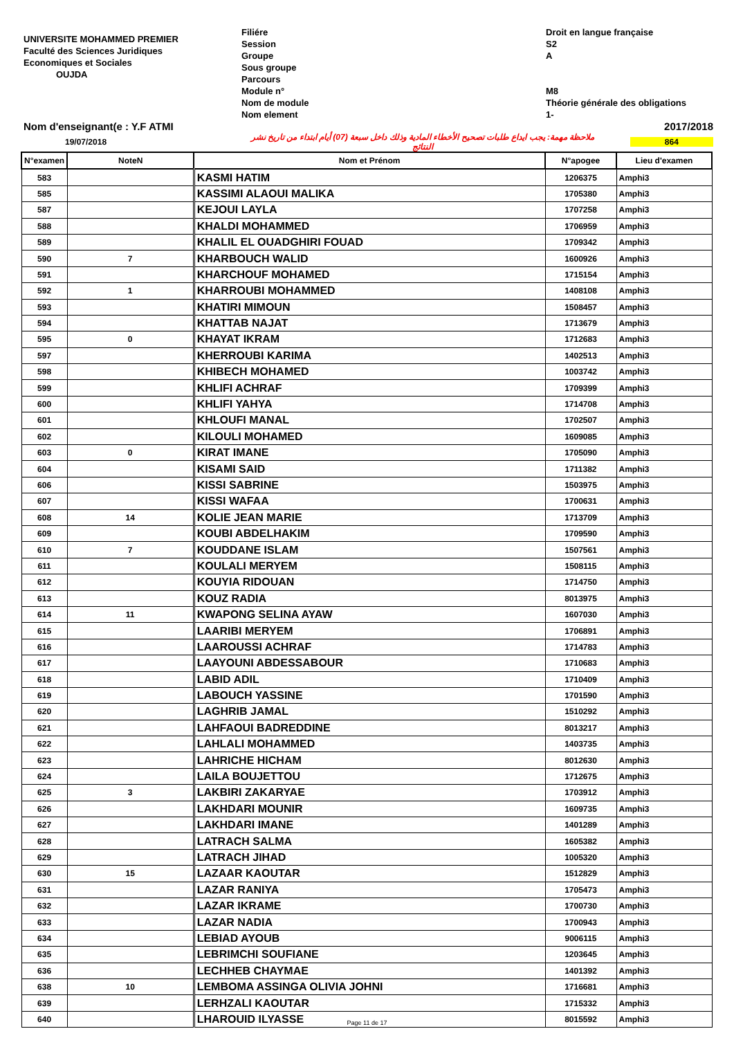UNIVERSITE MOHAMMED PREMIER
Faculté des Sciences Juridiques
Economiques et Sociales
OUJDA
Filiére
Session
Groupe
Sous groupe
Parcours
Module n°
Nom de module
Nom element
Droit en langue française
S2
A
M8
Théorie générale des obligations
1-
Nom d'enseignant(e : Y.F ATMI 2017/2018
19/07/2018 ملاحظة مهمة: يجب ايداع طلبات تصحيح الأخطاء المادية وذلك داخل سبعة (07) أيام ابتداء من تاريخ نشر النتائج 864
| N°examen | NoteN | Nom et Prénom | N°apogee | Lieu d'examen |
| --- | --- | --- | --- | --- |
| 583 | | KASMI HATIM | 1206375 | Amphi3 |
| 585 | | KASSIMI ALAOUI MALIKA | 1705380 | Amphi3 |
| 587 | | KEJOUI LAYLA | 1707258 | Amphi3 |
| 588 | | KHALDI MOHAMMED | 1706959 | Amphi3 |
| 589 | | KHALIL EL OUADGHIRI FOUAD | 1709342 | Amphi3 |
| 590 | 7 | KHARBOUCH WALID | 1600926 | Amphi3 |
| 591 | | KHARCHOUF MOHAMED | 1715154 | Amphi3 |
| 592 | 1 | KHARROUBI MOHAMMED | 1408108 | Amphi3 |
| 593 | | KHATIRI MIMOUN | 1508457 | Amphi3 |
| 594 | | KHATTAB NAJAT | 1713679 | Amphi3 |
| 595 | 0 | KHAYAT IKRAM | 1712683 | Amphi3 |
| 597 | | KHERROUBI KARIMA | 1402513 | Amphi3 |
| 598 | | KHIBECH MOHAMED | 1003742 | Amphi3 |
| 599 | | KHLIFI ACHRAF | 1709399 | Amphi3 |
| 600 | | KHLIFI YAHYA | 1714708 | Amphi3 |
| 601 | | KHLOUFI MANAL | 1702507 | Amphi3 |
| 602 | | KILOULI MOHAMED | 1609085 | Amphi3 |
| 603 | 0 | KIRAT IMANE | 1705090 | Amphi3 |
| 604 | | KISAMI SAID | 1711382 | Amphi3 |
| 606 | | KISSI SABRINE | 1503975 | Amphi3 |
| 607 | | KISSI WAFAA | 1700631 | Amphi3 |
| 608 | 14 | KOLIE JEAN MARIE | 1713709 | Amphi3 |
| 609 | | KOUBI ABDELHAKIM | 1709590 | Amphi3 |
| 610 | 7 | KOUDDANE ISLAM | 1507561 | Amphi3 |
| 611 | | KOULALI MERYEM | 1508115 | Amphi3 |
| 612 | | KOUYIA RIDOUAN | 1714750 | Amphi3 |
| 613 | | KOUZ RADIA | 8013975 | Amphi3 |
| 614 | 11 | KWAPONG SELINA AYAW | 1607030 | Amphi3 |
| 615 | | LAARIBI MERYEM | 1706891 | Amphi3 |
| 616 | | LAAROUSSI ACHRAF | 1714783 | Amphi3 |
| 617 | | LAAYOUNI ABDESSABOUR | 1710683 | Amphi3 |
| 618 | | LABID ADIL | 1710409 | Amphi3 |
| 619 | | LABOUCH YASSINE | 1701590 | Amphi3 |
| 620 | | LAGHRIB JAMAL | 1510292 | Amphi3 |
| 621 | | LAHFAOUI BADREDDINE | 8013217 | Amphi3 |
| 622 | | LAHLALI MOHAMMED | 1403735 | Amphi3 |
| 623 | | LAHRICHE HICHAM | 8012630 | Amphi3 |
| 624 | | LAILA BOUJETTOU | 1712675 | Amphi3 |
| 625 | 3 | LAKBIRI ZAKARYAE | 1703912 | Amphi3 |
| 626 | | LAKHDARI MOUNIR | 1609735 | Amphi3 |
| 627 | | LAKHDARI IMANE | 1401289 | Amphi3 |
| 628 | | LATRACH SALMA | 1605382 | Amphi3 |
| 629 | | LATRACH JIHAD | 1005320 | Amphi3 |
| 630 | 15 | LAZAAR KAOUTAR | 1512829 | Amphi3 |
| 631 | | LAZAR RANIYA | 1705473 | Amphi3 |
| 632 | | LAZAR IKRAME | 1700730 | Amphi3 |
| 633 | | LAZAR NADIA | 1700943 | Amphi3 |
| 634 | | LEBIAD AYOUB | 9006115 | Amphi3 |
| 635 | | LEBRIMCHI SOUFIANE | 1203645 | Amphi3 |
| 636 | | LECHHEB CHAYMAE | 1401392 | Amphi3 |
| 638 | 10 | LEMBOMA ASSINGA OLIVIA JOHNI | 1716681 | Amphi3 |
| 639 | | LERHZALI KAOUTAR | 1715332 | Amphi3 |
| 640 | | LHAROUID ILYASSE | 8015592 | Amphi3 |
Page 11 de 17